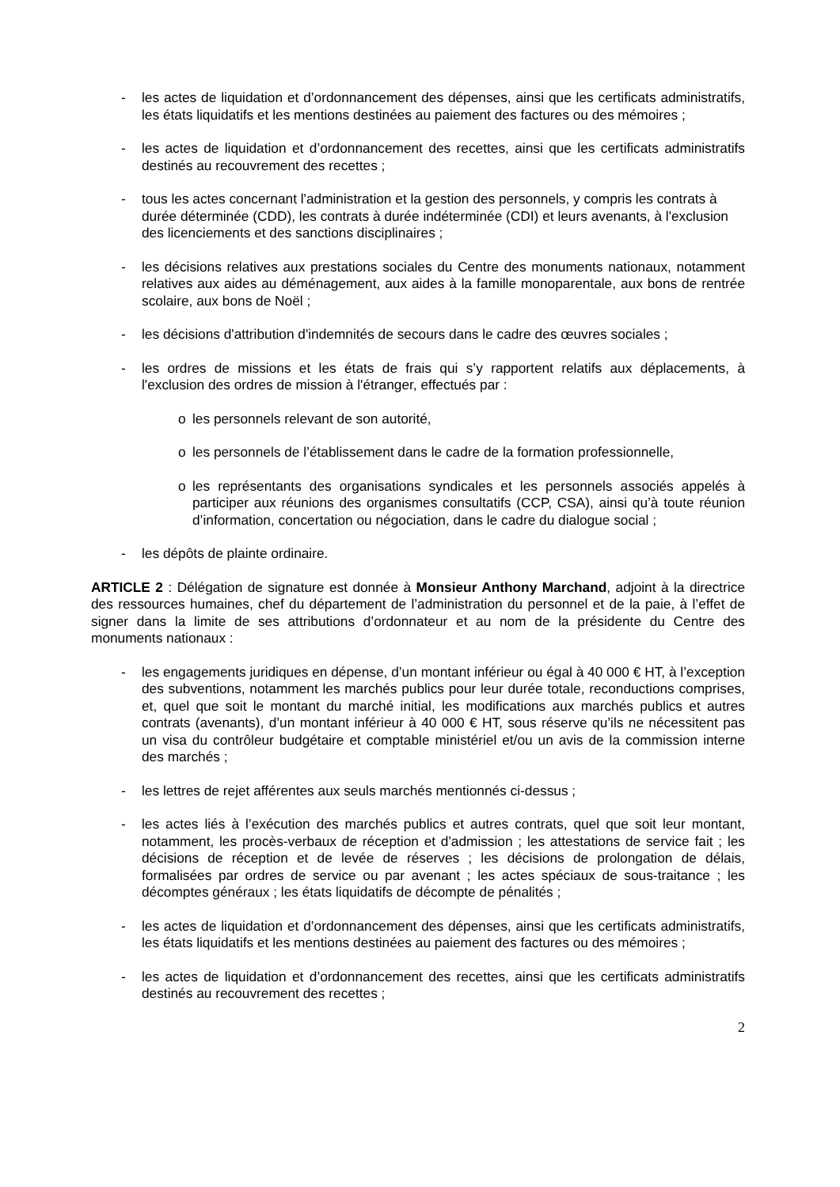- les actes de liquidation et d’ordonnancement des dépenses, ainsi que les certificats administratifs, les états liquidatifs et les mentions destinées au paiement des factures ou des mémoires ;
- les actes de liquidation et d’ordonnancement des recettes, ainsi que les certificats administratifs destinés au recouvrement des recettes ;
- tous les actes concernant l'administration et la gestion des personnels, y compris les contrats à durée déterminée (CDD), les contrats à durée indéterminée (CDI) et leurs avenants, à l'exclusion des licenciements et des sanctions disciplinaires ;
- les décisions relatives aux prestations sociales du Centre des monuments nationaux, notamment relatives aux aides au déménagement, aux aides à la famille monoparentale, aux bons de rentrée scolaire, aux bons de Noël ;
- les décisions d'attribution d'indemnités de secours dans le cadre des œuvres sociales ;
- les ordres de missions et les états de frais qui s’y rapportent relatifs aux déplacements, à l'exclusion des ordres de mission à l'étranger, effectués par :
o les personnels relevant de son autorité,
o les personnels de l’établissement dans le cadre de la formation professionnelle,
o les représentants des organisations syndicales et les personnels associés appelés à participer aux réunions des organismes consultatifs (CCP, CSA), ainsi qu’à toute réunion d’information, concertation ou négociation, dans le cadre du dialogue social ;
- les dépôts de plainte ordinaire.
ARTICLE 2 : Délégation de signature est donnée à Monsieur Anthony Marchand, adjoint à la directrice des ressources humaines, chef du département de l’administration du personnel et de la paie, à l’effet de signer dans la limite de ses attributions d’ordonnateur et au nom de la présidente du Centre des monuments nationaux :
- les engagements juridiques en dépense, d’un montant inférieur ou égal à 40 000 € HT, à l’exception des subventions, notamment les marchés publics pour leur durée totale, reconductions comprises, et, quel que soit le montant du marché initial, les modifications aux marchés publics et autres contrats (avenants), d’un montant inférieur à 40 000 € HT, sous réserve qu’ils ne nécessitent pas un visa du contrôleur budgétaire et comptable ministériel et/ou un avis de la commission interne des marchés ;
- les lettres de rejet afférentes aux seuls marchés mentionnés ci-dessus ;
- les actes liés à l’exécution des marchés publics et autres contrats, quel que soit leur montant, notamment, les procès-verbaux de réception et d'admission ; les attestations de service fait ; les décisions de réception et de levée de réserves ; les décisions de prolongation de délais, formalisées par ordres de service ou par avenant ; les actes spéciaux de sous-traitance ; les décomptes généraux ; les états liquidatifs de décompte de pénalités ;
- les actes de liquidation et d’ordonnancement des dépenses, ainsi que les certificats administratifs, les états liquidatifs et les mentions destinées au paiement des factures ou des mémoires ;
- les actes de liquidation et d’ordonnancement des recettes, ainsi que les certificats administratifs destinés au recouvrement des recettes ;
2